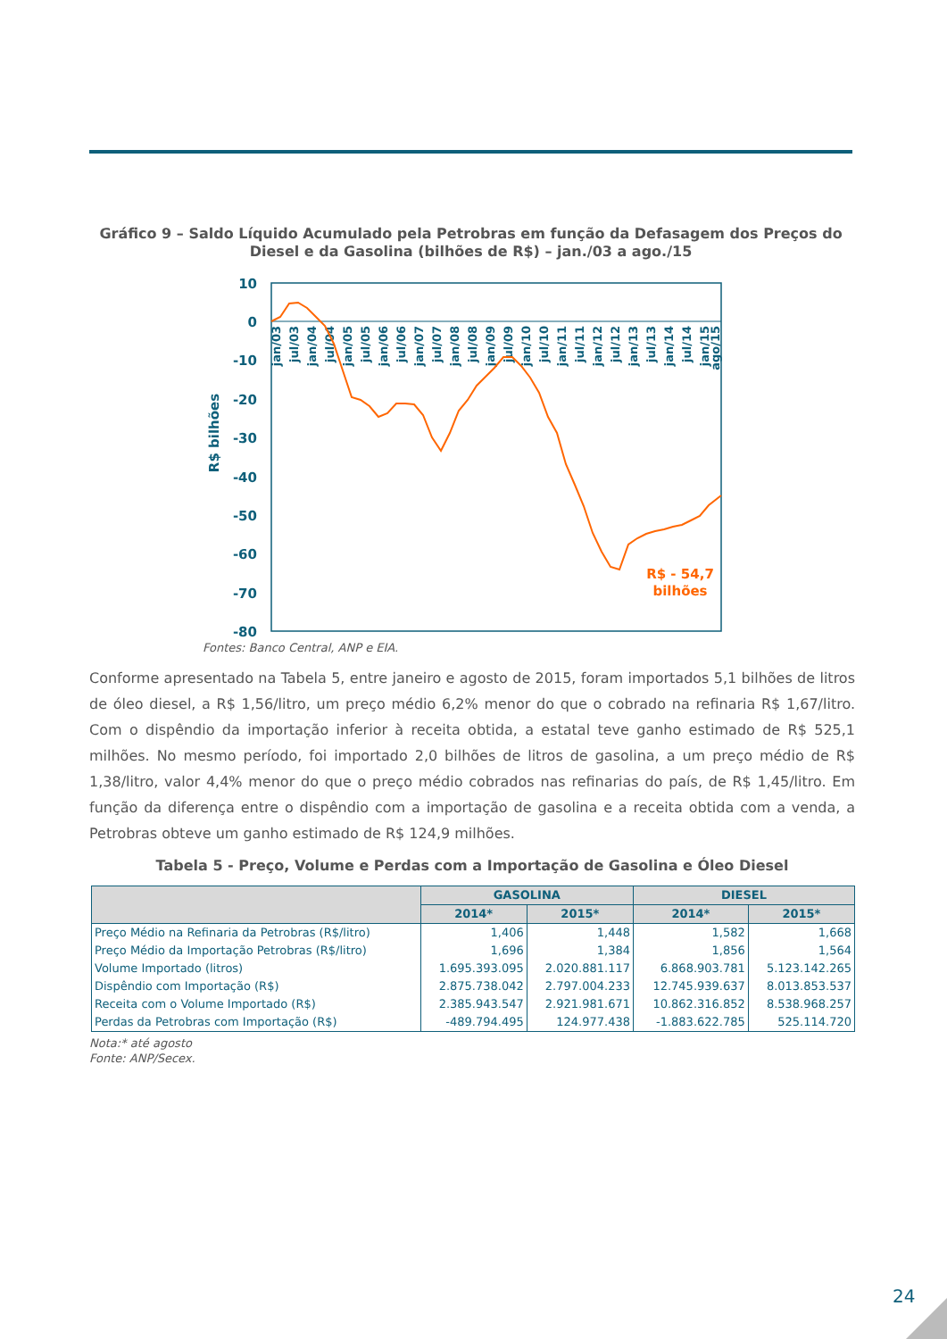Gráfico 9 – Saldo Líquido Acumulado pela Petrobras em função da Defasagem dos Preços do Diesel e da Gasolina (bilhões de R$) – jan./03 a ago./15
10
0
-10
-20
-30
-40
-50
-60
-70
-80
R$ bilhões
jan/03
jul/03
jan/04
jul/04
jan/05
jul/05
jan/06
jul/06
jan/07
jul/07
jan/08
jul/08
jan/09
jul/09
jan/10
jul/10
jan/11
jul/11
jan/12
jul/12
jan/13
jul/13
jan/14
jul/14
jan/15
ago/15
R$ - 54,7
bilhões
Fontes: Banco Central, ANP e EIA.
Conforme apresentado na Tabela 5, entre janeiro e agosto de 2015, foram importados 5,1 bilhões de litros de óleo diesel, a R$ 1,56/litro, um preço médio 6,2% menor do que o cobrado na refinaria R$ 1,67/litro. Com o dispêndio da importação inferior à receita obtida, a estatal teve ganho estimado de R$ 525,1 milhões. No mesmo período, foi importado 2,0 bilhões de litros de gasolina, a um preço médio de R$ 1,38/litro, valor 4,4% menor do que o preço médio cobrados nas refinarias do país, de R$ 1,45/litro. Em função da diferença entre o dispêndio com a importação de gasolina e a receita obtida com a venda, a Petrobras obteve um ganho estimado de R$ 124,9 milhões.
Tabela 5 - Preço, Volume e Perdas com a Importação de Gasolina e Óleo Diesel
| | GASOLINA | | DIESEL | |
| --- | --- | --- | --- | --- |
| | 2014* | 2015* | 2014* | 2015* |
| Preço Médio na Refinaria da Petrobras (R$/litro) | 1,406 | 1,448 | 1,582 | 1,668 |
| Preço Médio da Importação Petrobras (R$/litro) | 1,696 | 1,384 | 1,856 | 1,564 |
| Volume Importado (litros) | 1.695.393.095 | 2.020.881.117 | 6.868.903.781 | 5.123.142.265 |
| Dispêndio com Importação (R$) | 2.875.738.042 | 2.797.004.233 | 12.745.939.637 | 8.013.853.537 |
| Receita com o Volume Importado (R$) | 2.385.943.547 | 2.921.981.671 | 10.862.316.852 | 8.538.968.257 |
| Perdas da Petrobras com Importação (R$) | -489.794.495 | 124.977.438 | -1.883.622.785 | 525.114.720 |
Nota:* até agosto
Fonte: ANP/Secex.
24